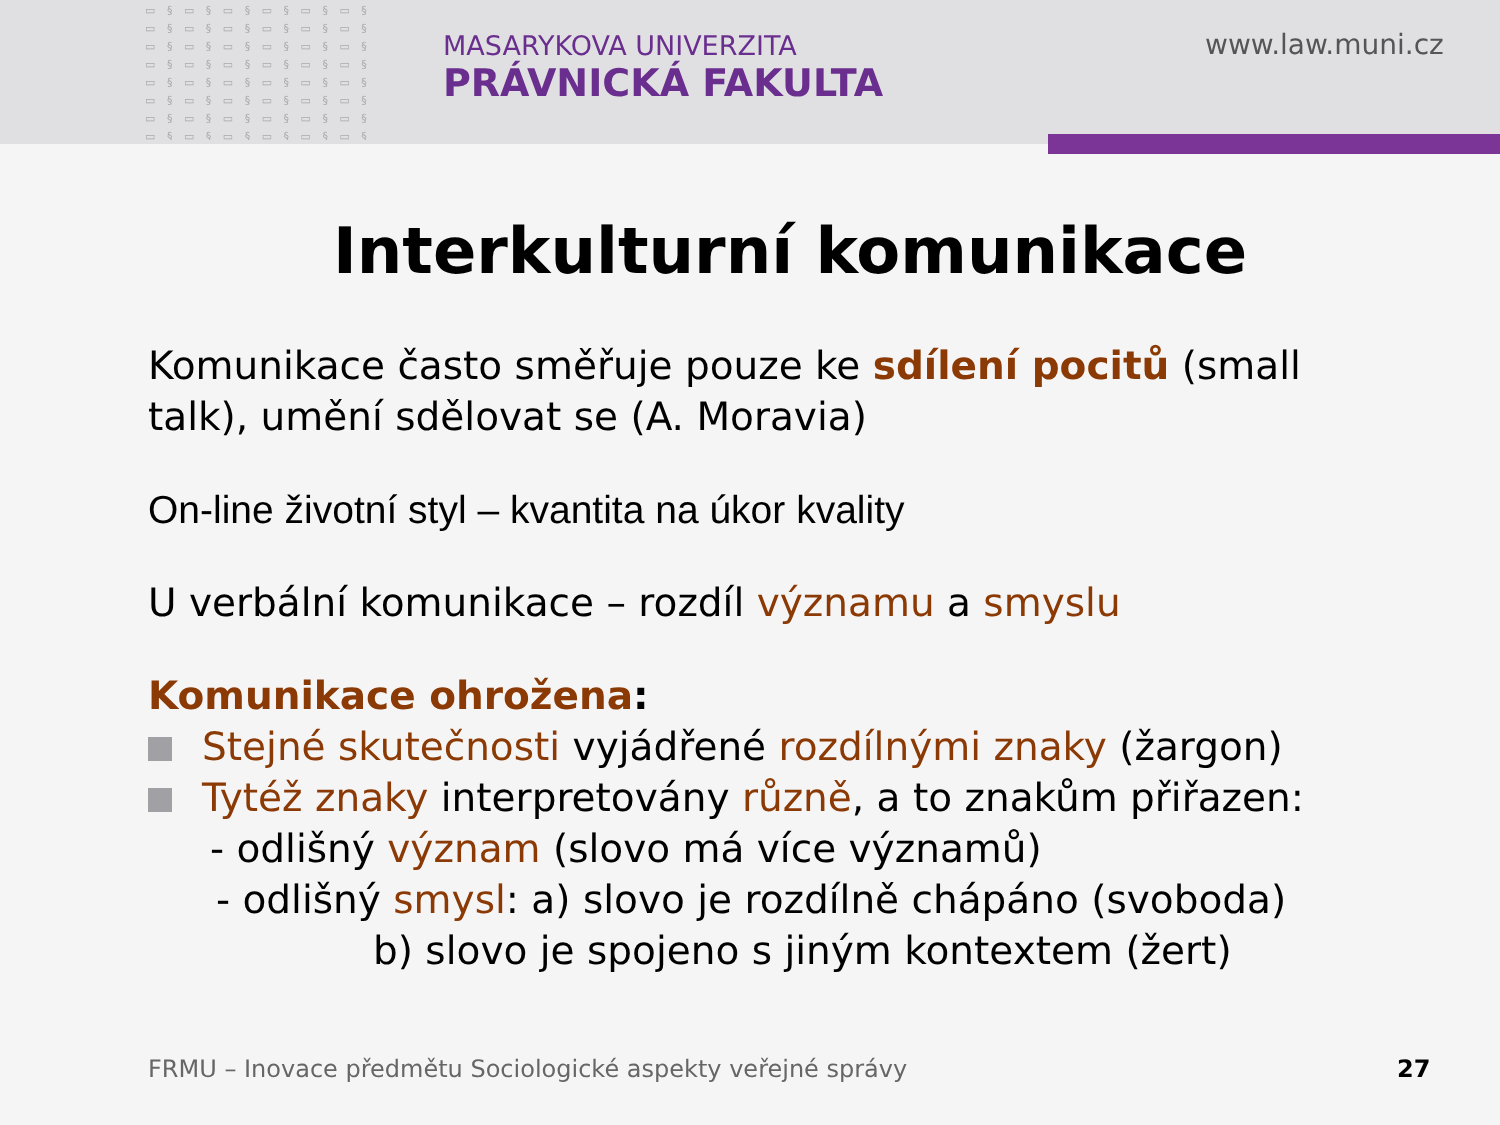▭ § ▭ § ▭ § ▭ § ▭ § ▭ § ▭ § ▭ § ▭ § ▭ § ▭ § ▭ § ▭ § ▭ § ▭ § ▭ § ▭ § ▭ § ▭ § ▭ § ▭ § ▭ § ▭ § ▭ § ▭ § ▭ § ▭ § ▭ § ▭ § ▭ § ▭ § ▭ § ▭ § ▭ § ▭ § ▭ § ▭ § ▭ § ▭ § ▭ § ▭ § ▭ § ▭ § ▭ § ▭ § ▭ § ▭ § ▭ § ▭ § ▭ § ▭ §
MASARYKOVA UNIVERZITA
PRÁVNICKÁ FAKULTA
www.law.muni.cz
Interkulturní komunikace
Komunikace často směřuje pouze ke sdílení pocitů (small talk), umění sdělovat se (A. Moravia)
On-line životní styl – kvantita na úkor kvality
U verbální komunikace – rozdíl významu a smyslu
Komunikace ohrožena:
Stejné skutečnosti vyjádřené rozdílnými znaky (žargon)
Tytéž znaky interpretovány různě, a to znakům přiřazen:
- odlišný význam (slovo má více významů)
- odlišný smysl: a) slovo je rozdílně chápáno (svoboda)
b) slovo je spojeno s jiným kontextem (žert)
FRMU – Inovace předmětu Sociologické aspekty veřejné správy
27